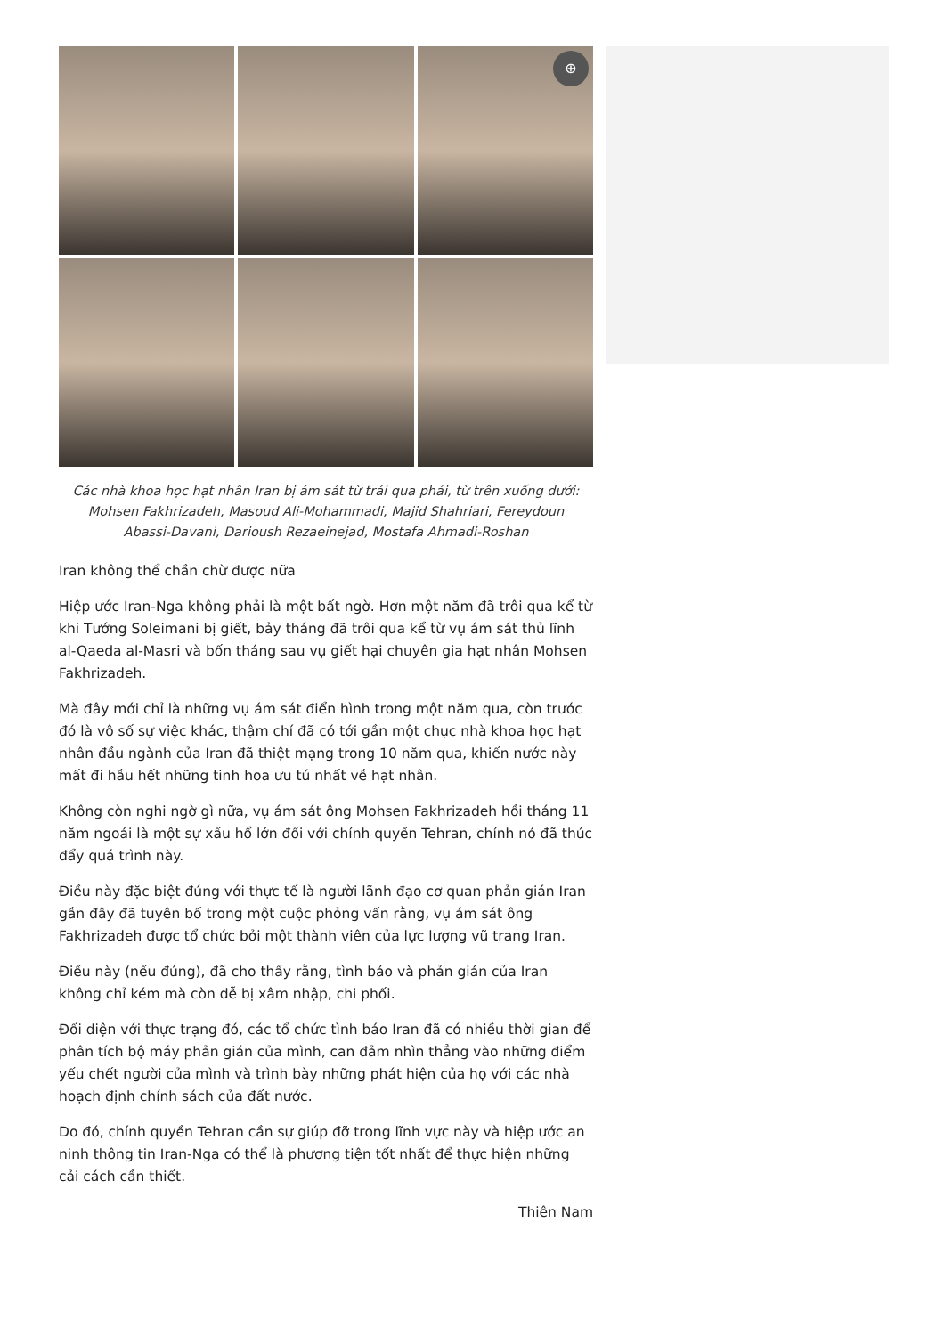⊕
Các nhà khoa học hạt nhân Iran bị ám sát từ trái qua phải, từ trên xuống dưới: Mohsen Fakhrizadeh, Masoud Ali-Mohammadi, Majid Shahriari, Fereydoun Abassi-Davani, Darioush Rezaeinejad, Mostafa Ahmadi-Roshan
Iran không thể chần chừ được nữa
Hiệp ước Iran-Nga không phải là một bất ngờ. Hơn một năm đã trôi qua kể từ khi Tướng Soleimani bị giết, bảy tháng đã trôi qua kể từ vụ ám sát thủ lĩnh al-Qaeda al-Masri và bốn tháng sau vụ giết hại chuyên gia hạt nhân Mohsen Fakhrizadeh.
Mà đây mới chỉ là những vụ ám sát điển hình trong một năm qua, còn trước đó là vô số sự việc khác, thậm chí đã có tới gần một chục nhà khoa học hạt nhân đầu ngành của Iran đã thiệt mạng trong 10 năm qua, khiến nước này mất đi hầu hết những tinh hoa ưu tú nhất về hạt nhân.
Không còn nghi ngờ gì nữa, vụ ám sát ông Mohsen Fakhrizadeh hồi tháng 11 năm ngoái là một sự xấu hổ lớn đối với chính quyền Tehran, chính nó đã thúc đẩy quá trình này.
Điều này đặc biệt đúng với thực tế là người lãnh đạo cơ quan phản gián Iran gần đây đã tuyên bố trong một cuộc phỏng vấn rằng, vụ ám sát ông Fakhrizadeh được tổ chức bởi một thành viên của lực lượng vũ trang Iran.
Điều này (nếu đúng), đã cho thấy rằng, tình báo và phản gián của Iran không chỉ kém mà còn dễ bị xâm nhập, chi phối.
Đối diện với thực trạng đó, các tổ chức tình báo Iran đã có nhiều thời gian để phân tích bộ máy phản gián của mình, can đảm nhìn thẳng vào những điểm yếu chết người của mình và trình bày những phát hiện của họ với các nhà hoạch định chính sách của đất nước.
Do đó, chính quyền Tehran cần sự giúp đỡ trong lĩnh vực này và hiệp ước an ninh thông tin Iran-Nga có thể là phương tiện tốt nhất để thực hiện những cải cách cần thiết.
Thiên Nam